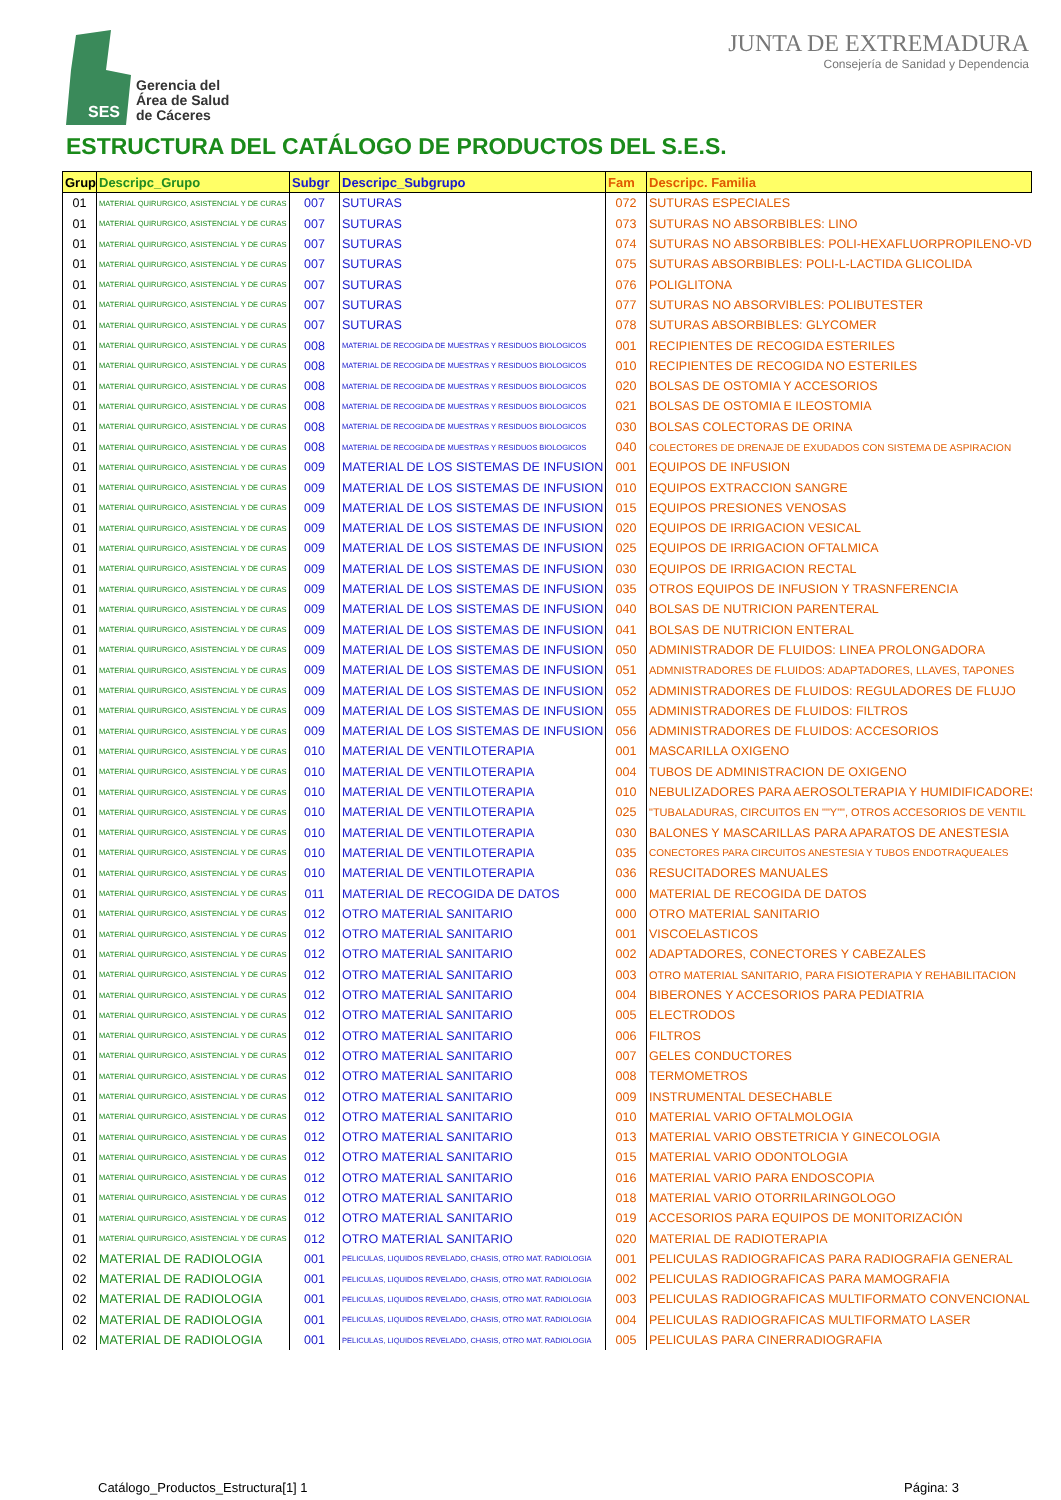SES
Gerencia del
Área de Salud
de Cáceres
JUNTA DE EXTREMADURA
Consejería de Sanidad y Dependencia
ESTRUCTURA DEL CATÁLOGO DE PRODUCTOS DEL S.E.S.
| Grup | Descripc_Grupo | Subgr | Descripc_Subgrupo | Fam | Descripc. Familia |
| --- | --- | --- | --- | --- | --- |
| 01 | MATERIAL QUIRURGICO, ASISTENCIAL Y DE CURAS | 007 | SUTURAS | 072 | SUTURAS ESPECIALES |
| 01 | MATERIAL QUIRURGICO, ASISTENCIAL Y DE CURAS | 007 | SUTURAS | 073 | SUTURAS NO ABSORBIBLES: LINO |
| 01 | MATERIAL QUIRURGICO, ASISTENCIAL Y DE CURAS | 007 | SUTURAS | 074 | SUTURAS NO ABSORBIBLES: POLI-HEXAFLUORPROPILENO-VDF |
| 01 | MATERIAL QUIRURGICO, ASISTENCIAL Y DE CURAS | 007 | SUTURAS | 075 | SUTURAS ABSORBIBLES: POLI-L-LACTIDA GLICOLIDA |
| 01 | MATERIAL QUIRURGICO, ASISTENCIAL Y DE CURAS | 007 | SUTURAS | 076 | POLIGLITONA |
| 01 | MATERIAL QUIRURGICO, ASISTENCIAL Y DE CURAS | 007 | SUTURAS | 077 | SUTURAS NO ABSORVIBLES: POLIBUTESTER |
| 01 | MATERIAL QUIRURGICO, ASISTENCIAL Y DE CURAS | 007 | SUTURAS | 078 | SUTURAS ABSORBIBLES: GLYCOMER |
| 01 | MATERIAL QUIRURGICO, ASISTENCIAL Y DE CURAS | 008 | MATERIAL DE RECOGIDA DE MUESTRAS Y RESIDUOS BIOLOGICOS | 001 | RECIPIENTES DE RECOGIDA ESTERILES |
| 01 | MATERIAL QUIRURGICO, ASISTENCIAL Y DE CURAS | 008 | MATERIAL DE RECOGIDA DE MUESTRAS Y RESIDUOS BIOLOGICOS | 010 | RECIPIENTES DE RECOGIDA NO ESTERILES |
| 01 | MATERIAL QUIRURGICO, ASISTENCIAL Y DE CURAS | 008 | MATERIAL DE RECOGIDA DE MUESTRAS Y RESIDUOS BIOLOGICOS | 020 | BOLSAS DE OSTOMIA Y ACCESORIOS |
| 01 | MATERIAL QUIRURGICO, ASISTENCIAL Y DE CURAS | 008 | MATERIAL DE RECOGIDA DE MUESTRAS Y RESIDUOS BIOLOGICOS | 021 | BOLSAS DE OSTOMIA E ILEOSTOMIA |
| 01 | MATERIAL QUIRURGICO, ASISTENCIAL Y DE CURAS | 008 | MATERIAL DE RECOGIDA DE MUESTRAS Y RESIDUOS BIOLOGICOS | 030 | BOLSAS COLECTORAS DE ORINA |
| 01 | MATERIAL QUIRURGICO, ASISTENCIAL Y DE CURAS | 008 | MATERIAL DE RECOGIDA DE MUESTRAS Y RESIDUOS BIOLOGICOS | 040 | COLECTORES DE DRENAJE DE EXUDADOS CON SISTEMA DE ASPIRACION |
| 01 | MATERIAL QUIRURGICO, ASISTENCIAL Y DE CURAS | 009 | MATERIAL DE LOS SISTEMAS DE INFUSION | 001 | EQUIPOS DE INFUSION |
| 01 | MATERIAL QUIRURGICO, ASISTENCIAL Y DE CURAS | 009 | MATERIAL DE LOS SISTEMAS DE INFUSION | 010 | EQUIPOS EXTRACCION SANGRE |
| 01 | MATERIAL QUIRURGICO, ASISTENCIAL Y DE CURAS | 009 | MATERIAL DE LOS SISTEMAS DE INFUSION | 015 | EQUIPOS PRESIONES VENOSAS |
| 01 | MATERIAL QUIRURGICO, ASISTENCIAL Y DE CURAS | 009 | MATERIAL DE LOS SISTEMAS DE INFUSION | 020 | EQUIPOS DE IRRIGACION VESICAL |
| 01 | MATERIAL QUIRURGICO, ASISTENCIAL Y DE CURAS | 009 | MATERIAL DE LOS SISTEMAS DE INFUSION | 025 | EQUIPOS DE IRRIGACION OFTALMICA |
| 01 | MATERIAL QUIRURGICO, ASISTENCIAL Y DE CURAS | 009 | MATERIAL DE LOS SISTEMAS DE INFUSION | 030 | EQUIPOS DE IRRIGACION RECTAL |
| 01 | MATERIAL QUIRURGICO, ASISTENCIAL Y DE CURAS | 009 | MATERIAL DE LOS SISTEMAS DE INFUSION | 035 | OTROS EQUIPOS DE INFUSION Y TRASNFERENCIA |
| 01 | MATERIAL QUIRURGICO, ASISTENCIAL Y DE CURAS | 009 | MATERIAL DE LOS SISTEMAS DE INFUSION | 040 | BOLSAS DE NUTRICION PARENTERAL |
| 01 | MATERIAL QUIRURGICO, ASISTENCIAL Y DE CURAS | 009 | MATERIAL DE LOS SISTEMAS DE INFUSION | 041 | BOLSAS DE NUTRICION ENTERAL |
| 01 | MATERIAL QUIRURGICO, ASISTENCIAL Y DE CURAS | 009 | MATERIAL DE LOS SISTEMAS DE INFUSION | 050 | ADMINISTRADOR DE FLUIDOS: LINEA PROLONGADORA |
| 01 | MATERIAL QUIRURGICO, ASISTENCIAL Y DE CURAS | 009 | MATERIAL DE LOS SISTEMAS DE INFUSION | 051 | ADMNISTRADORES DE FLUIDOS: ADAPTADORES, LLAVES, TAPONES |
| 01 | MATERIAL QUIRURGICO, ASISTENCIAL Y DE CURAS | 009 | MATERIAL DE LOS SISTEMAS DE INFUSION | 052 | ADMINISTRADORES DE FLUIDOS: REGULADORES DE FLUJO |
| 01 | MATERIAL QUIRURGICO, ASISTENCIAL Y DE CURAS | 009 | MATERIAL DE LOS SISTEMAS DE INFUSION | 055 | ADMINISTRADORES DE FLUIDOS: FILTROS |
| 01 | MATERIAL QUIRURGICO, ASISTENCIAL Y DE CURAS | 009 | MATERIAL DE LOS SISTEMAS DE INFUSION | 056 | ADMINISTRADORES DE FLUIDOS: ACCESORIOS |
| 01 | MATERIAL QUIRURGICO, ASISTENCIAL Y DE CURAS | 010 | MATERIAL DE VENTILOTERAPIA | 001 | MASCARILLA OXIGENO |
| 01 | MATERIAL QUIRURGICO, ASISTENCIAL Y DE CURAS | 010 | MATERIAL DE VENTILOTERAPIA | 004 | TUBOS DE ADMINISTRACION DE OXIGENO |
| 01 | MATERIAL QUIRURGICO, ASISTENCIAL Y DE CURAS | 010 | MATERIAL DE VENTILOTERAPIA | 010 | NEBULIZADORES PARA AEROSOLTERAPIA Y HUMIDIFICADORES |
| 01 | MATERIAL QUIRURGICO, ASISTENCIAL Y DE CURAS | 010 | MATERIAL DE VENTILOTERAPIA | 025 | "TUBALADURAS, CIRCUITOS EN ""Y"", OTROS ACCESORIOS DE VENTIL |
| 01 | MATERIAL QUIRURGICO, ASISTENCIAL Y DE CURAS | 010 | MATERIAL DE VENTILOTERAPIA | 030 | BALONES Y MASCARILLAS PARA APARATOS DE ANESTESIA |
| 01 | MATERIAL QUIRURGICO, ASISTENCIAL Y DE CURAS | 010 | MATERIAL DE VENTILOTERAPIA | 035 | CONECTORES PARA CIRCUITOS ANESTESIA Y TUBOS ENDOTRAQUEALES |
| 01 | MATERIAL QUIRURGICO, ASISTENCIAL Y DE CURAS | 010 | MATERIAL DE VENTILOTERAPIA | 036 | RESUCITADORES MANUALES |
| 01 | MATERIAL QUIRURGICO, ASISTENCIAL Y DE CURAS | 011 | MATERIAL DE RECOGIDA DE DATOS | 000 | MATERIAL DE RECOGIDA DE DATOS |
| 01 | MATERIAL QUIRURGICO, ASISTENCIAL Y DE CURAS | 012 | OTRO MATERIAL SANITARIO | 000 | OTRO MATERIAL SANITARIO |
| 01 | MATERIAL QUIRURGICO, ASISTENCIAL Y DE CURAS | 012 | OTRO MATERIAL SANITARIO | 001 | VISCOELASTICOS |
| 01 | MATERIAL QUIRURGICO, ASISTENCIAL Y DE CURAS | 012 | OTRO MATERIAL SANITARIO | 002 | ADAPTADORES, CONECTORES Y CABEZALES |
| 01 | MATERIAL QUIRURGICO, ASISTENCIAL Y DE CURAS | 012 | OTRO MATERIAL SANITARIO | 003 | OTRO MATERIAL SANITARIO, PARA FISIOTERAPIA Y REHABILITACION |
| 01 | MATERIAL QUIRURGICO, ASISTENCIAL Y DE CURAS | 012 | OTRO MATERIAL SANITARIO | 004 | BIBERONES Y ACCESORIOS PARA PEDIATRIA |
| 01 | MATERIAL QUIRURGICO, ASISTENCIAL Y DE CURAS | 012 | OTRO MATERIAL SANITARIO | 005 | ELECTRODOS |
| 01 | MATERIAL QUIRURGICO, ASISTENCIAL Y DE CURAS | 012 | OTRO MATERIAL SANITARIO | 006 | FILTROS |
| 01 | MATERIAL QUIRURGICO, ASISTENCIAL Y DE CURAS | 012 | OTRO MATERIAL SANITARIO | 007 | GELES CONDUCTORES |
| 01 | MATERIAL QUIRURGICO, ASISTENCIAL Y DE CURAS | 012 | OTRO MATERIAL SANITARIO | 008 | TERMOMETROS |
| 01 | MATERIAL QUIRURGICO, ASISTENCIAL Y DE CURAS | 012 | OTRO MATERIAL SANITARIO | 009 | INSTRUMENTAL DESECHABLE |
| 01 | MATERIAL QUIRURGICO, ASISTENCIAL Y DE CURAS | 012 | OTRO MATERIAL SANITARIO | 010 | MATERIAL VARIO OFTALMOLOGIA |
| 01 | MATERIAL QUIRURGICO, ASISTENCIAL Y DE CURAS | 012 | OTRO MATERIAL SANITARIO | 013 | MATERIAL VARIO OBSTETRICIA Y GINECOLOGIA |
| 01 | MATERIAL QUIRURGICO, ASISTENCIAL Y DE CURAS | 012 | OTRO MATERIAL SANITARIO | 015 | MATERIAL VARIO ODONTOLOGIA |
| 01 | MATERIAL QUIRURGICO, ASISTENCIAL Y DE CURAS | 012 | OTRO MATERIAL SANITARIO | 016 | MATERIAL VARIO PARA ENDOSCOPIA |
| 01 | MATERIAL QUIRURGICO, ASISTENCIAL Y DE CURAS | 012 | OTRO MATERIAL SANITARIO | 018 | MATERIAL VARIO OTORRILARINGOLOGO |
| 01 | MATERIAL QUIRURGICO, ASISTENCIAL Y DE CURAS | 012 | OTRO MATERIAL SANITARIO | 019 | ACCESORIOS PARA EQUIPOS DE MONITORIZACIÓN |
| 01 | MATERIAL QUIRURGICO, ASISTENCIAL Y DE CURAS | 012 | OTRO MATERIAL SANITARIO | 020 | MATERIAL DE RADIOTERAPIA |
| 02 | MATERIAL DE RADIOLOGIA | 001 | PELICULAS, LIQUIDOS REVELADO, CHASIS, OTRO MAT. RADIOLOGIA | 001 | PELICULAS RADIOGRAFICAS PARA RADIOGRAFIA GENERAL |
| 02 | MATERIAL DE RADIOLOGIA | 001 | PELICULAS, LIQUIDOS REVELADO, CHASIS, OTRO MAT. RADIOLOGIA | 002 | PELICULAS RADIOGRAFICAS PARA MAMOGRAFIA |
| 02 | MATERIAL DE RADIOLOGIA | 001 | PELICULAS, LIQUIDOS REVELADO, CHASIS, OTRO MAT. RADIOLOGIA | 003 | PELICULAS RADIOGRAFICAS MULTIFORMATO CONVENCIONAL |
| 02 | MATERIAL DE RADIOLOGIA | 001 | PELICULAS, LIQUIDOS REVELADO, CHASIS, OTRO MAT. RADIOLOGIA | 004 | PELICULAS RADIOGRAFICAS MULTIFORMATO LASER |
| 02 | MATERIAL DE RADIOLOGIA | 001 | PELICULAS, LIQUIDOS REVELADO, CHASIS, OTRO MAT. RADIOLOGIA | 005 | PELICULAS PARA CINERRADIOGRAFIA |
Catálogo_Productos_Estructura[1] 1
Página: 3